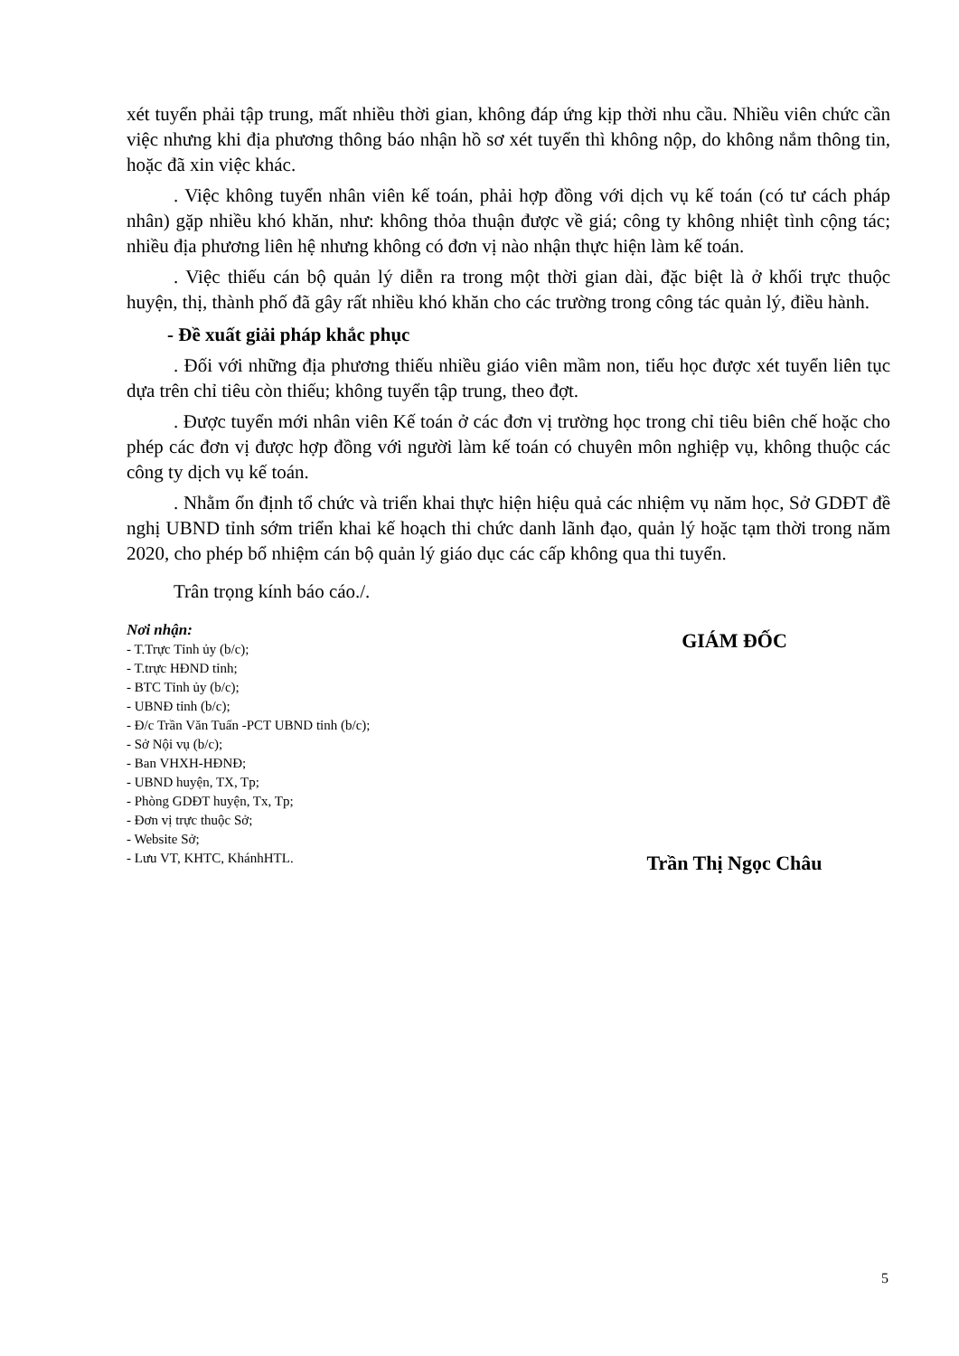xét tuyển phải tập trung, mất nhiều thời gian, không đáp ứng kịp thời nhu cầu. Nhiều viên chức cần việc nhưng khi địa phương thông báo nhận hồ sơ xét tuyển thì không nộp, do không nắm thông tin, hoặc đã xin việc khác.
. Việc không tuyển nhân viên kế toán, phải hợp đồng với dịch vụ kế toán (có tư cách pháp nhân) gặp nhiều khó khăn, như: không thỏa thuận được về giá; công ty không nhiệt tình cộng tác; nhiều địa phương liên hệ nhưng không có đơn vị nào nhận thực hiện làm kế toán.
. Việc thiếu cán bộ quản lý diễn ra trong một thời gian dài, đặc biệt là ở khối trực thuộc huyện, thị, thành phố đã gây rất nhiều khó khăn cho các trường trong công tác quản lý, điều hành.
- Đề xuất giải pháp khắc phục
. Đối với những địa phương thiếu nhiều giáo viên mầm non, tiểu học được xét tuyển liên tục dựa trên chỉ tiêu còn thiếu; không tuyển tập trung, theo đợt.
. Được tuyển mới nhân viên Kế toán ở các đơn vị trường học trong chỉ tiêu biên chế hoặc cho phép các đơn vị được hợp đồng với người làm kế toán có chuyên môn nghiệp vụ, không thuộc các công ty dịch vụ kế toán.
. Nhằm ổn định tổ chức và triển khai thực hiện hiệu quả các nhiệm vụ năm học, Sở GDĐT đề nghị UBND tỉnh sớm triển khai kế hoạch thi chức danh lãnh đạo, quản lý hoặc tạm thời trong năm 2020, cho phép bổ nhiệm cán bộ quản lý giáo dục các cấp không qua thi tuyển.
Trân trọng kính báo cáo./.
Nơi nhận:
- T.Trực Tỉnh ủy (b/c);
- T.trực HĐND tỉnh;
- BTC Tỉnh ủy (b/c);
- UBNĐ tỉnh (b/c);
- Đ/c Trần Văn Tuấn -PCT UBND tỉnh (b/c);
- Sở Nội vụ (b/c);
- Ban VHXH-HĐNĐ;
- UBND huyện, TX, Tp;
- Phòng GDĐT huyện, Tx, Tp;
- Đơn vị trực thuộc Sở;
- Website Sở;
- Lưu VT, KHTC, KhánhHTL.
GIÁM ĐỐC
Trần Thị Ngọc Châu
5